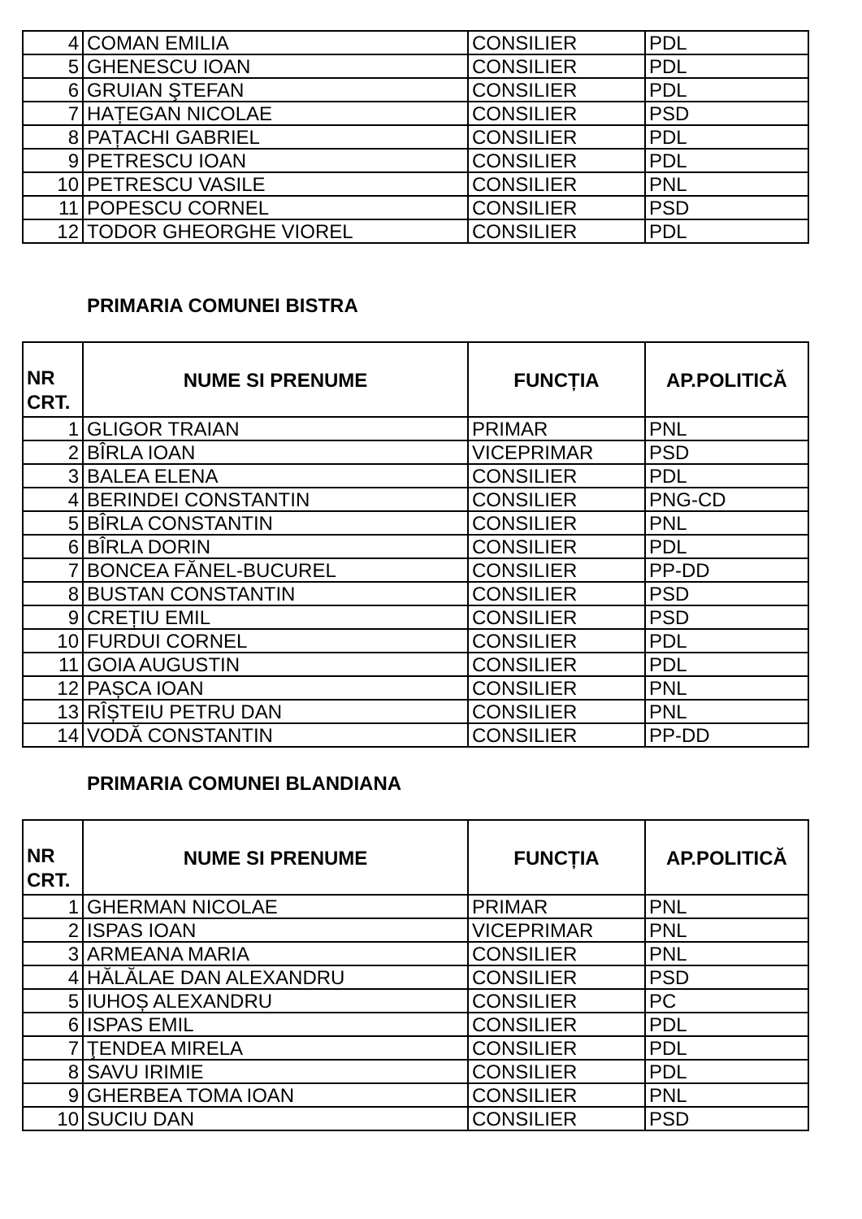| 4 | COMAN EMILIA | CONSILIER | PDL |
| 5 | GHENESCU IOAN | CONSILIER | PDL |
| 6 | GRUIAN ŞTEFAN | CONSILIER | PDL |
| 7 | HAȚEGAN NICOLAE | CONSILIER | PSD |
| 8 | PAȚACHI GABRIEL | CONSILIER | PDL |
| 9 | PETRESCU IOAN | CONSILIER | PDL |
| 10 | PETRESCU VASILE | CONSILIER | PNL |
| 11 | POPESCU CORNEL | CONSILIER | PSD |
| 12 | TODOR GHEORGHE VIOREL | CONSILIER | PDL |
PRIMARIA COMUNEI BISTRA
| NR CRT. | NUME SI PRENUME | FUNCȚIA | AP.POLITICĂ |
| --- | --- | --- | --- |
| 1 | GLIGOR TRAIAN | PRIMAR | PNL |
| 2 | BÎRLA IOAN | VICEPRIMAR | PSD |
| 3 | BALEA ELENA | CONSILIER | PDL |
| 4 | BERINDEI CONSTANTIN | CONSILIER | PNG-CD |
| 5 | BÎRLA CONSTANTIN | CONSILIER | PNL |
| 6 | BÎRLA DORIN | CONSILIER | PDL |
| 7 | BONCEA FĂNEL-BUCUREL | CONSILIER | PP-DD |
| 8 | BUSTAN CONSTANTIN | CONSILIER | PSD |
| 9 | CREȚIU EMIL | CONSILIER | PSD |
| 10 | FURDUI CORNEL | CONSILIER | PDL |
| 11 | GOIA AUGUSTIN | CONSILIER | PDL |
| 12 | PAȘCA IOAN | CONSILIER | PNL |
| 13 | RÎȘTEIU PETRU DAN | CONSILIER | PNL |
| 14 | VODĂ CONSTANTIN | CONSILIER | PP-DD |
PRIMARIA COMUNEI BLANDIANA
| NR CRT. | NUME SI PRENUME | FUNCȚIA | AP.POLITICĂ |
| --- | --- | --- | --- |
| 1 | GHERMAN NICOLAE | PRIMAR | PNL |
| 2 | ISPAS IOAN | VICEPRIMAR | PNL |
| 3 | ARMEANA MARIA | CONSILIER | PNL |
| 4 | HĂLĂLAE DAN ALEXANDRU | CONSILIER | PSD |
| 5 | IUHOȘ ALEXANDRU | CONSILIER | PC |
| 6 | ISPAS EMIL | CONSILIER | PDL |
| 7 | ŢENDEA MIRELA | CONSILIER | PDL |
| 8 | SAVU IRIMIE | CONSILIER | PDL |
| 9 | GHERBEA TOMA IOAN | CONSILIER | PNL |
| 10 | SUCIU DAN | CONSILIER | PSD |